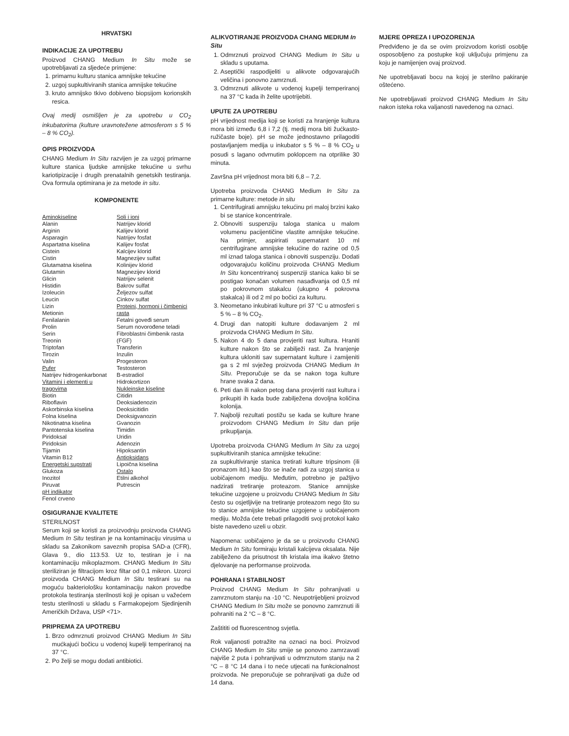HRVATSKI
INDIKACIJE ZA UPOTREBU
Proizvod CHANG Medium In Situ može se upotrebljavati za sljedeće primjene:
1. primarnu kulturu stanica amnijske tekućine
2. uzgoj supkultiviranih stanica amnijske tekućine
3. kruto amnijsko tkivo dobiveno biopsijom korionskih resica.
Ovaj medij osmišljen je za upotrebu u CO<sub>2</sub> inkubatorima (kulture uravnotežene atmosferom s 5 % – 8 % CO<sub>2</sub>).
OPIS PROIZVODA
CHANG Medium In Situ razvijen je za uzgoj primarne kulture stanica ljudske amnijske tekućine u svrhu kariotipizacije i drugih prenatalnih genetskih testiranja. Ova formula optimirana je za metode in situ.
KOMPONENTE
| Aminokiseline Alanin Arginin Asparagin Aspartatna kiselina Cistein Cistin Glutamatna kiselina Glutamin Glicin Histidin Izoleucin Leucin Lizin Metionin Fenilalanin Prolin Serin Treonin Triptofan Tirozin Valin Pufer Natrijev hidrogenkarbonat Vitamini i elementi u tragovima Biotin Riboflavin Askorbinska kiselina Folna kiselina Nikotinatna kiselina Pantotenska kiselina Piridoksal Piridoksin Tijamin Vitamin B12 Energetski supstrati Glukoza Inozitol Piruvat pH indikator Fenol crveno | Soli i ioni Natrijev klorid Kalijev klorid Natrijev fosfat Kalijev fosfat Kalcijev klorid Magnezijev sulfat Kolinijev klorid Magnezijev klorid Natrijev selenit Bakrov sulfat Željezov sulfat Cinkov sulfat Proteini, hormoni i čimbenici rasta Fetalni goveđi serum Serum novorođene teladi Fibroblastni čimbenik rasta (FGF) Transferin Inzulin Progesteron Testosteron B-estradiol Hidrokortizon Nukleinske kiseline Citidin Deoksiadenozin Deoksicitidin Deoksigvanozin Gvanozin Timidin Uridin Adenozin Hipoksantin Antioksidans Lipoična kiselina Ostalo Etilni alkohol Putrescin |
OSIGURANJE KVALITETE
STERILNOST
Serum koji se koristi za proizvodnju proizvoda CHANG Medium In Situ testiran je na kontaminaciju virusima u skladu sa Zakonikom saveznih propisa SAD-a (CFR), Glava 9., dio 113.53. Uz to, testiran je i na kontaminaciju mikoplazmom. CHANG Medium In Situ steriliziran je filtracijom kroz filtar od 0,1 mikron. Uzorci proizvoda CHANG Medium In Situ testirani su na moguću bakteriološku kontaminaciju nakon provedbe protokola testiranja sterilnosti koji je opisan u važećem testu sterilnosti u skladu s Farmakopejom Sjedinjenih Američkih Država, USP <71>.
PRIPREMA ZA UPOTREBU
1. Brzo odmrznuti proizvod CHANG Medium In Situ mućkajući bočicu u vodenoj kupelji temperiranoj na 37 °C.
2. Po želji se mogu dodati antibiotici.
ALIKVOTIRANJE PROIZVODA CHANG MEDIUM In Situ
1. Odmrznuti proizvod CHANG Medium In Situ u skladu s uputama.
2. Aseptički raspodijeliti u alikvote odgovarajućih veličina i ponovno zamrznuti.
3. Odmrznuti alikvote u vodenoj kupelji temperiranoj na 37 °C kada ih želite upotrijebiti.
UPUTE ZA UPOTREBU
pH vrijednost medija koji se koristi za hranjenje kultura mora biti između 6,8 i 7,2 (tj. medij mora biti žućkasto-ružičaste boje). pH se može jednostavno prilagoditi postavljanjem medija u inkubator s 5 % – 8 % CO<sub>2</sub> u posudi s lagano odvrnutim poklopcem na otprilike 30 minuta.
Završna pH vrijednost mora biti 6,8 – 7,2.
Upotreba proizvoda CHANG Medium In Situ za primarne kulture: metode in situ
1. Centrifugirati amnijsku tekućinu pri maloj brzini kako bi se stanice koncentrirale.
2. Obnoviti suspenziju taloga stanica u malom volumenu pacijentičine vlastite amnijske tekućine. Na primjer, aspirirati supernatant 10 ml centrifugirane amnijske tekućine do razine od 0,5 ml iznad taloga stanica i obnoviti suspenziju. Dodati odgovarajuću količinu proizvoda CHANG Medium In Situ koncentriranoj suspenziji stanica kako bi se postigao konačan volumen nasađivanja od 0,5 ml po pokrovnom stakalcu (ukupno 4 pokrovna stakalca) ili od 2 ml po bočici za kulturu.
3. Neometano inkubirati kulture pri 37 °C u atmosferi s 5 % – 8 % CO<sub>2</sub>.
4. Drugi dan natopiti kulture dodavanjem 2 ml proizvoda CHANG Medium In Situ.
5. Nakon 4 do 5 dana provjeriti rast kultura. Hraniti kulture nakon što se zabilježi rast. Za hranjenje kultura ukloniti sav supernatant kulture i zamijeniti ga s 2 ml svježeg proizvoda CHANG Medium In Situ. Preporučuje se da se nakon toga kulture hrane svaka 2 dana.
6. Peti dan ili nakon petog dana provjeriti rast kultura i prikupiti ih kada bude zabilježena dovoljna količina kolonija.
7. Najbolji rezultati postižu se kada se kulture hrane proizvodom CHANG Medium In Situ dan prije prikupljanja.
Upotreba proizvoda CHANG Medium In Situ za uzgoj supkultiviranih stanica amnijske tekućine:
za supkultiviranje stanica tretirati kulture tripsinom (ili pronazom itd.) kao što se inače radi za uzgoj stanica u uobičajenom mediju. Međutim, potrebno je pažljivo nadzirati tretiranje proteazom. Stanice amnijske tekućine uzgojene u proizvodu CHANG Medium In Situ često su osjetljivije na tretiranje proteazom nego što su to stanice amnijske tekućine uzgojene u uobičajenom mediju. Možda ćete trebati prilagoditi svoj protokol kako biste navedeno uzeli u obzir.
Napomena: uobičajeno je da se u proizvodu CHANG Medium In Situ formiraju kristali kalcijeva oksalata. Nije zabilježeno da prisutnost tih kristala ima ikakvo štetno djelovanje na performanse proizvoda.
POHRANA I STABILNOST
Proizvod CHANG Medium In Situ pohranjivati u zamrznutom stanju na -10 °C. Neupotrijebljeni proizvod CHANG Medium In Situ može se ponovno zamrznuti ili pohraniti na 2 °C – 8 °C.
Zaštititi od fluorescentnog svjetla.
Rok valjanosti potražite na oznaci na boci. Proizvod CHANG Medium In Situ smije se ponovno zamrzavati najviše 2 puta i pohranjivati u odmrznutom stanju na 2 °C – 8 °C 14 dana i to neće utjecati na funkcionalnost proizvoda. Ne preporučuje se pohranjivati ga duže od 14 dana.
MJERE OPREZA I UPOZORENJA
Predviđeno je da se ovim proizvodom koristi osoblje osposobljeno za postupke koji uključuju primjenu za koju je namijenjen ovaj proizvod.
Ne upotrebljavati bocu na kojoj je sterilno pakiranje oštećeno.
Ne upotrebljavati proizvod CHANG Medium In Situ nakon isteka roka valjanosti navedenog na oznaci.